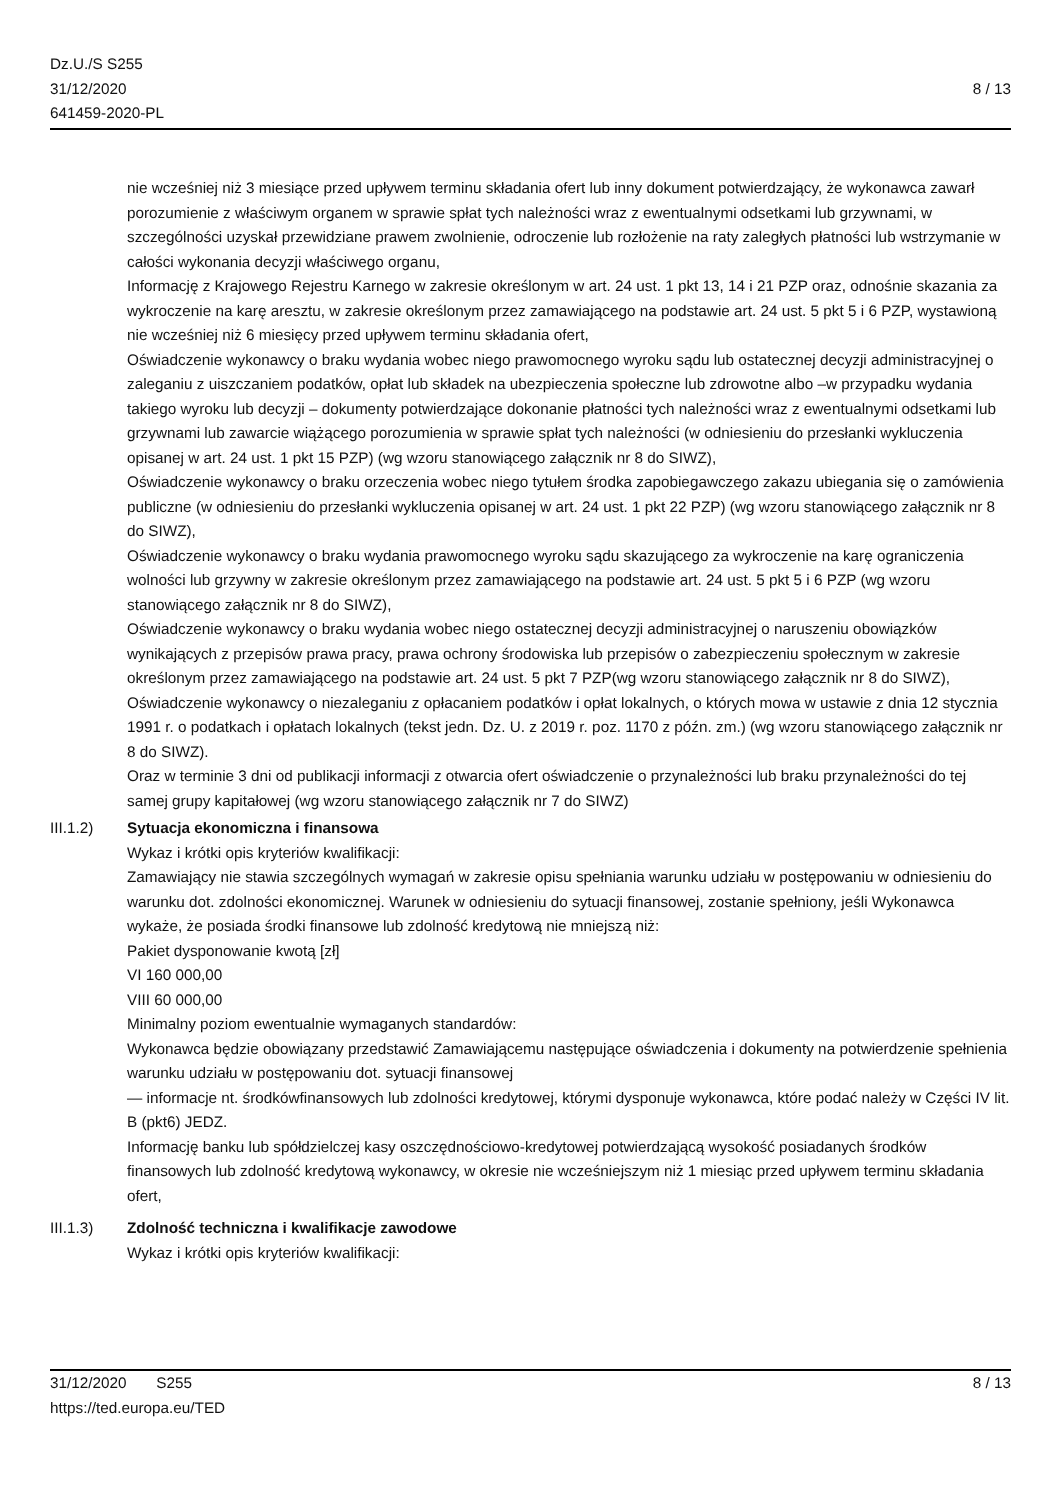Dz.U./S S255
31/12/2020
641459-2020-PL
8 / 13
nie wcześniej niż 3 miesiące przed upływem terminu składania ofert lub inny dokument potwierdzający, że wykonawca zawarł porozumienie z właściwym organem w sprawie spłat tych należności wraz z ewentualnymi odsetkami lub grzywnami, w szczególności uzyskał przewidziane prawem zwolnienie, odroczenie lub rozłożenie na raty zaległych płatności lub wstrzymanie w całości wykonania decyzji właściwego organu,
Informację z Krajowego Rejestru Karnego w zakresie określonym w art. 24 ust. 1 pkt 13, 14 i 21 PZP oraz, odnośnie skazania za wykroczenie na karę aresztu, w zakresie określonym przez zamawiającego na podstawie art. 24 ust. 5 pkt 5 i 6 PZP, wystawioną nie wcześniej niż 6 miesięcy przed upływem terminu składania ofert,
Oświadczenie wykonawcy o braku wydania wobec niego prawomocnego wyroku sądu lub ostatecznej decyzji administracyjnej o zaleganiu z uiszczaniem podatków, opłat lub składek na ubezpieczenia społeczne lub zdrowotne albo –w przypadku wydania takiego wyroku lub decyzji – dokumenty potwierdzające dokonanie płatności tych należności wraz z ewentualnymi odsetkami lub grzywnami lub zawarcie wiążącego porozumienia w sprawie spłat tych należności (w odniesieniu do przesłanki wykluczenia opisanej w art. 24 ust. 1 pkt 15 PZP) (wg wzoru stanowiącego załącznik nr 8 do SIWZ),
Oświadczenie wykonawcy o braku orzeczenia wobec niego tytułem środka zapobiegawczego zakazu ubiegania się o zamówienia publiczne (w odniesieniu do przesłanki wykluczenia opisanej w art. 24 ust. 1 pkt 22 PZP) (wg wzoru stanowiącego załącznik nr 8 do SIWZ),
Oświadczenie wykonawcy o braku wydania prawomocnego wyroku sądu skazującego za wykroczenie na karę ograniczenia wolności lub grzywny w zakresie określonym przez zamawiającego na podstawie art. 24 ust. 5 pkt 5 i 6 PZP (wg wzoru stanowiącego załącznik nr 8 do SIWZ),
Oświadczenie wykonawcy o braku wydania wobec niego ostatecznej decyzji administracyjnej o naruszeniu obowiązków wynikających z przepisów prawa pracy, prawa ochrony środowiska lub przepisów o zabezpieczeniu społecznym w zakresie określonym przez zamawiającego na podstawie art. 24 ust. 5 pkt 7 PZP(wg wzoru stanowiącego załącznik nr 8 do SIWZ),
Oświadczenie wykonawcy o niezaleganiu z opłacaniem podatków i opłat lokalnych, o których mowa w ustawie z dnia 12 stycznia 1991 r. o podatkach i opłatach lokalnych (tekst jedn. Dz. U. z 2019 r. poz. 1170 z późn. zm.) (wg wzoru stanowiącego załącznik nr 8 do SIWZ).
Oraz w terminie 3 dni od publikacji informacji z otwarcia ofert oświadczenie o przynależności lub braku przynależności do tej samej grupy kapitałowej (wg wzoru stanowiącego załącznik nr 7 do SIWZ)
III.1.2) Sytuacja ekonomiczna i finansowa
Wykaz i krótki opis kryteriów kwalifikacji:
Zamawiający nie stawia szczególnych wymagań w zakresie opisu spełniania warunku udziału w postępowaniu w odniesieniu do warunku dot. zdolności ekonomicznej. Warunek w odniesieniu do sytuacji finansowej, zostanie spełniony, jeśli Wykonawca wykaże, że posiada środki finansowe lub zdolność kredytową nie mniejszą niż:
Pakiet dysponowanie kwotą [zł]
VI 160 000,00
VIII 60 000,00
Minimalny poziom ewentualnie wymaganych standardów:
Wykonawca będzie obowiązany przedstawić Zamawiającemu następujące oświadczenia i dokumenty na potwierdzenie spełnienia warunku udziału w postępowaniu dot. sytuacji finansowej
— informacje nt. środkówfinansowych lub zdolności kredytowej, którymi dysponuje wykonawca, które podać należy w Części IV lit. B (pkt6) JEDZ.
Informację banku lub spółdzielczej kasy oszczędnościowo-kredytowej potwierdzającą wysokość posiadanych środków finansowych lub zdolność kredytową wykonawcy, w okresie nie wcześniejszym niż 1 miesiąc przed upływem terminu składania ofert,
III.1.3) Zdolność techniczna i kwalifikacje zawodowe
Wykaz i krótki opis kryteriów kwalifikacji:
31/12/2020 S255
https://ted.europa.eu/TED
8 / 13